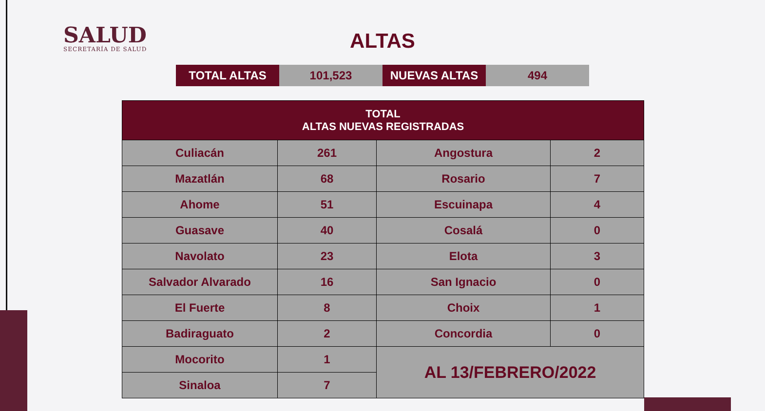SALUD
SECRETARÍA DE SALUD
ALTAS
| TOTAL ALTAS | 101,523 | NUEVAS ALTAS | 494 |
| TOTAL ALTAS NUEVAS REGISTRADAS | | | |
| --- | --- | --- | --- |
| Culiacán | 261 | Angostura | 2 |
| Mazatlán | 68 | Rosario | 7 |
| Ahome | 51 | Escuinapa | 4 |
| Guasave | 40 | Cosalá | 0 |
| Navolato | 23 | Elota | 3 |
| Salvador Alvarado | 16 | San Ignacio | 0 |
| El Fuerte | 8 | Choix | 1 |
| Badiraguato | 2 | Concordia | 0 |
| Mocorito | 1 | AL 13/FEBRERO/2022 | |
| Sinaloa | 7 | | |